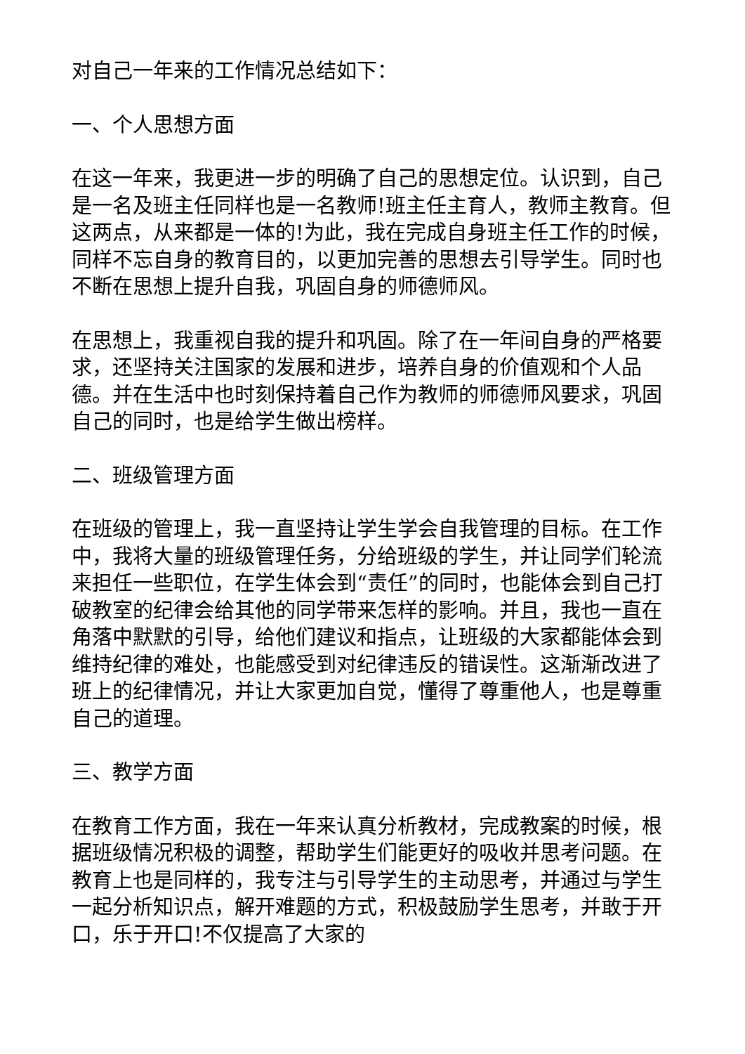对自己一年来的工作情况总结如下：
一、个人思想方面
在这一年来，我更进一步的明确了自己的思想定位。认识到，自己是一名及班主任同样也是一名教师!班主任主育人，教师主教育。但这两点，从来都是一体的!为此，我在完成自身班主任工作的时候，同样不忘自身的教育目的，以更加完善的思想去引导学生。同时也不断在思想上提升自我，巩固自身的师德师风。
在思想上，我重视自我的提升和巩固。除了在一年间自身的严格要求，还坚持关注国家的发展和进步，培养自身的价值观和个人品德。并在生活中也时刻保持着自己作为教师的师德师风要求，巩固自己的同时，也是给学生做出榜样。
二、班级管理方面
在班级的管理上，我一直坚持让学生学会自我管理的目标。在工作中，我将大量的班级管理任务，分给班级的学生，并让同学们轮流来担任一些职位，在学生体会到“责任”的同时，也能体会到自己打破教室的纪律会给其他的同学带来怎样的影响。并且，我也一直在角落中默默的引导，给他们建议和指点，让班级的大家都能体会到维持纪律的难处，也能感受到对纪律违反的错误性。这渐渐改进了班上的纪律情况，并让大家更加自觉，懂得了尊重他人，也是尊重自己的道理。
三、教学方面
在教育工作方面，我在一年来认真分析教材，完成教案的时候，根据班级情况积极的调整，帮助学生们能更好的吸收并思考问题。在教育上也是同样的，我专注与引导学生的主动思考，并通过与学生一起分析知识点，解开难题的方式，积极鼓励学生思考，并敢于开口，乐于开口!不仅提高了大家的